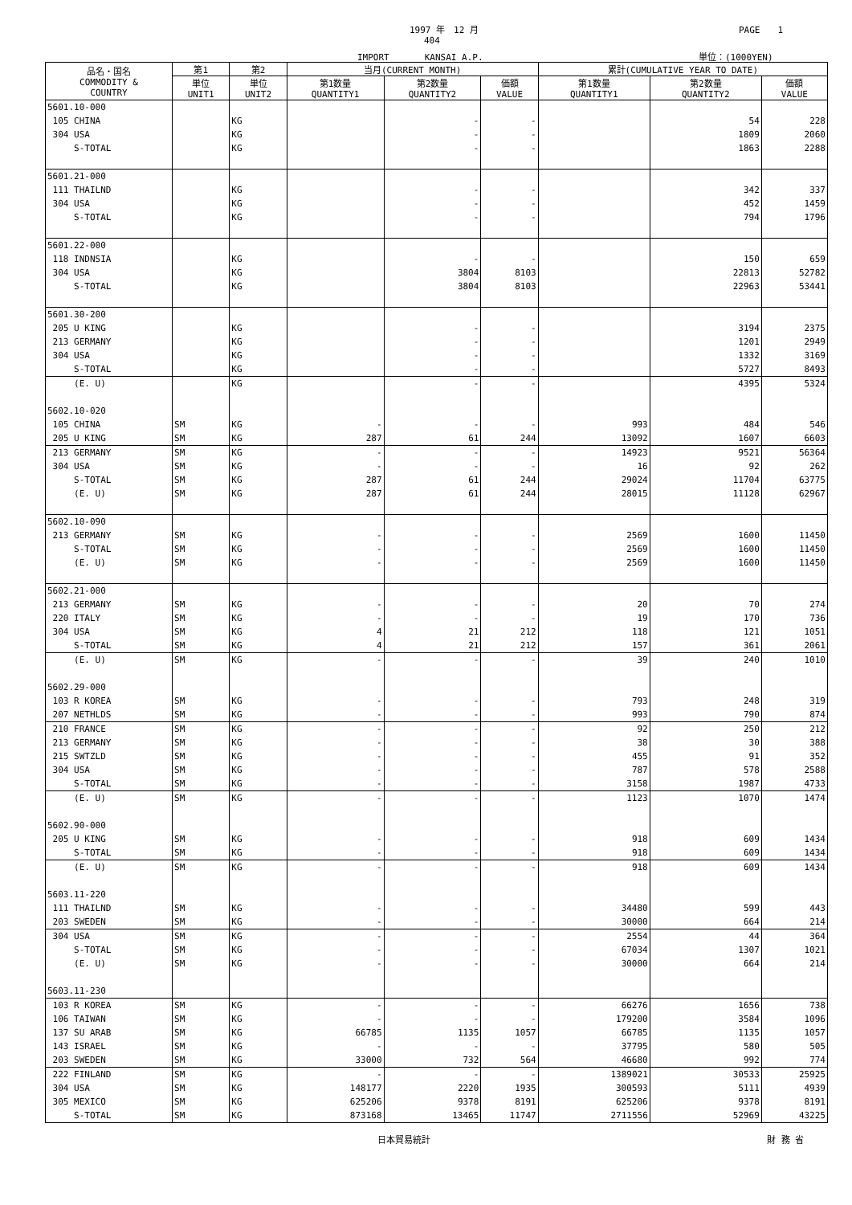1997 年　12 月 PAGE　　1
404
IMPORT　　　　KANSAI A.P. 単位：(1000YEN)
| 品名・国名 COMMODITY & COUNTRY | 第1 | 第2 | 当月(CURRENT MONTH) | | | 累計(CUMULATIVE YEAR TO DATE) | | |
| --- | --- | --- | --- | --- | --- | --- | --- | --- |
| | 単位 UNIT1 | 単位 UNIT2 | 第1数量 QUANTITY1 | 第2数量 QUANTITY2 | 価額 VALUE | 第1数量 QUANTITY1 | 第2数量 QUANTITY2 | 価額 VALUE |
| 5601.10-000 | | | | | | | | |
| 105 CHINA | | KG | | - | - | | 54 | 228 |
| 304 USA | | KG | | - | - | | 1809 | 2060 |
| S-TOTAL | | KG | | - | - | | 1863 | 2288 |
| 5601.21-000 | | | | | | | | |
| 111 THAILND | | KG | | - | - | | 342 | 337 |
| 304 USA | | KG | | - | - | | 452 | 1459 |
| S-TOTAL | | KG | | - | - | | 794 | 1796 |
| 5601.22-000 | | | | | | | | |
| 118 INDNSIA | | KG | | - | - | | 150 | 659 |
| 304 USA | | KG | | 3804 | 8103 | | 22813 | 52782 |
| S-TOTAL | | KG | | 3804 | 8103 | | 22963 | 53441 |
| 5601.30-200 | | | | | | | | |
| 205 U KING | | KG | | - | - | | 3194 | 2375 |
| 213 GERMANY | | KG | | - | - | | 1201 | 2949 |
| 304 USA | | KG | | - | - | | 1332 | 3169 |
| S-TOTAL | | KG | | - | - | | 5727 | 8493 |
| (E. U) | | KG | | - | - | | 4395 | 5324 |
| 5602.10-020 | | | | | | | | |
| 105 CHINA | SM | KG | - | - | - | 993 | 484 | 546 |
| 205 U KING | SM | KG | 287 | 61 | 244 | 13092 | 1607 | 6603 |
| 213 GERMANY | SM | KG | - | - | - | 14923 | 9521 | 56364 |
| 304 USA | SM | KG | - | - | - | 16 | 92 | 262 |
| S-TOTAL | SM | KG | 287 | 61 | 244 | 29024 | 11704 | 63775 |
| (E. U) | SM | KG | 287 | 61 | 244 | 28015 | 11128 | 62967 |
| 5602.10-090 | | | | | | | | |
| 213 GERMANY | SM | KG | - | - | - | 2569 | 1600 | 11450 |
| S-TOTAL | SM | KG | - | - | - | 2569 | 1600 | 11450 |
| (E. U) | SM | KG | - | - | - | 2569 | 1600 | 11450 |
| 5602.21-000 | | | | | | | | |
| 213 GERMANY | SM | KG | - | - | - | 20 | 70 | 274 |
| 220 ITALY | SM | KG | - | - | - | 19 | 170 | 736 |
| 304 USA | SM | KG | 4 | 21 | 212 | 118 | 121 | 1051 |
| S-TOTAL | SM | KG | 4 | 21 | 212 | 157 | 361 | 2061 |
| (E. U) | SM | KG | - | - | - | 39 | 240 | 1010 |
| 5602.29-000 | | | | | | | | |
| 103 R KOREA | SM | KG | - | - | - | 793 | 248 | 319 |
| 207 NETHLDS | SM | KG | - | - | - | 993 | 790 | 874 |
| 210 FRANCE | SM | KG | - | - | - | 92 | 250 | 212 |
| 213 GERMANY | SM | KG | - | - | - | 38 | 30 | 388 |
| 215 SWTZLD | SM | KG | - | - | - | 455 | 91 | 352 |
| 304 USA | SM | KG | - | - | - | 787 | 578 | 2588 |
| S-TOTAL | SM | KG | - | - | - | 3158 | 1987 | 4733 |
| (E. U) | SM | KG | - | - | - | 1123 | 1070 | 1474 |
| 5602.90-000 | | | | | | | | |
| 205 U KING | SM | KG | - | - | - | 918 | 609 | 1434 |
| S-TOTAL | SM | KG | - | - | - | 918 | 609 | 1434 |
| (E. U) | SM | KG | - | - | - | 918 | 609 | 1434 |
| 5603.11-220 | | | | | | | | |
| 111 THAILND | SM | KG | - | - | - | 34480 | 599 | 443 |
| 203 SWEDEN | SM | KG | - | - | - | 30000 | 664 | 214 |
| 304 USA | SM | KG | - | - | - | 2554 | 44 | 364 |
| S-TOTAL | SM | KG | - | - | - | 67034 | 1307 | 1021 |
| (E. U) | SM | KG | - | - | - | 30000 | 664 | 214 |
| 5603.11-230 | | | | | | | | |
| 103 R KOREA | SM | KG | - | - | - | 66276 | 1656 | 738 |
| 106 TAIWAN | SM | KG | - | - | - | 179200 | 3584 | 1096 |
| 137 SU ARAB | SM | KG | 66785 | 1135 | 1057 | 66785 | 1135 | 1057 |
| 143 ISRAEL | SM | KG | - | - | - | 37795 | 580 | 505 |
| 203 SWEDEN | SM | KG | 33000 | 732 | 564 | 46680 | 992 | 774 |
| 222 FINLAND | SM | KG | - | - | - | 1389021 | 30533 | 25925 |
| 304 USA | SM | KG | 148177 | 2220 | 1935 | 300593 | 5111 | 4939 |
| 305 MEXICO | SM | KG | 625206 | 9378 | 8191 | 625206 | 9378 | 8191 |
| S-TOTAL | SM | KG | 873168 | 13465 | 11747 | 2711556 | 52969 | 43225 |
日本貿易統計 財 務 省